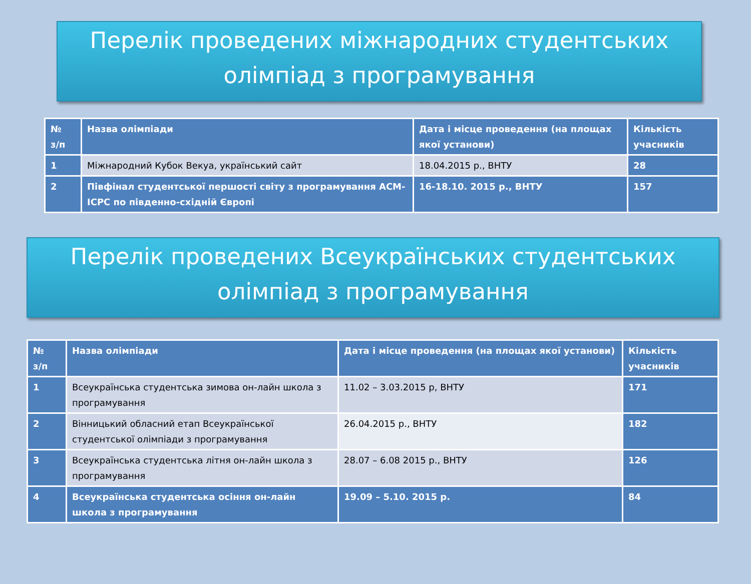Перелік проведених міжнародних студентських олімпіад з програмування
| № з/п | Назва олімпіади | Дата і місце проведення (на площах якої установи) | Кількість учасників |
| --- | --- | --- | --- |
| 1 | Міжнародний Кубок Векуа, український сайт | 18.04.2015 р., ВНТУ | 28 |
| 2 | Півфінал студентської першості світу з програмування ACM-ICPC по південно-східній Європі | 16-18.10. 2015 р., ВНТУ | 157 |
Перелік проведених Всеукраїнських студентських олімпіад з програмування
| № з/п | Назва олімпіади | Дата і місце проведення (на площах якої установи) | Кількість учасників |
| --- | --- | --- | --- |
| 1 | Всеукраїнська студентська зимова он-лайн школа з програмування | 11.02 – 3.03.2015 р, ВНТУ | 171 |
| 2 | Вінницький обласний етап Всеукраїнської студентської олімпіади з програмування | 26.04.2015 р., ВНТУ | 182 |
| 3 | Всеукраїнська студентська літня он-лайн школа з програмування | 28.07 – 6.08 2015 р., ВНТУ | 126 |
| 4 | Всеукраїнська студентська осіння он-лайн школа з програмування | 19.09 – 5.10. 2015 р. | 84 |